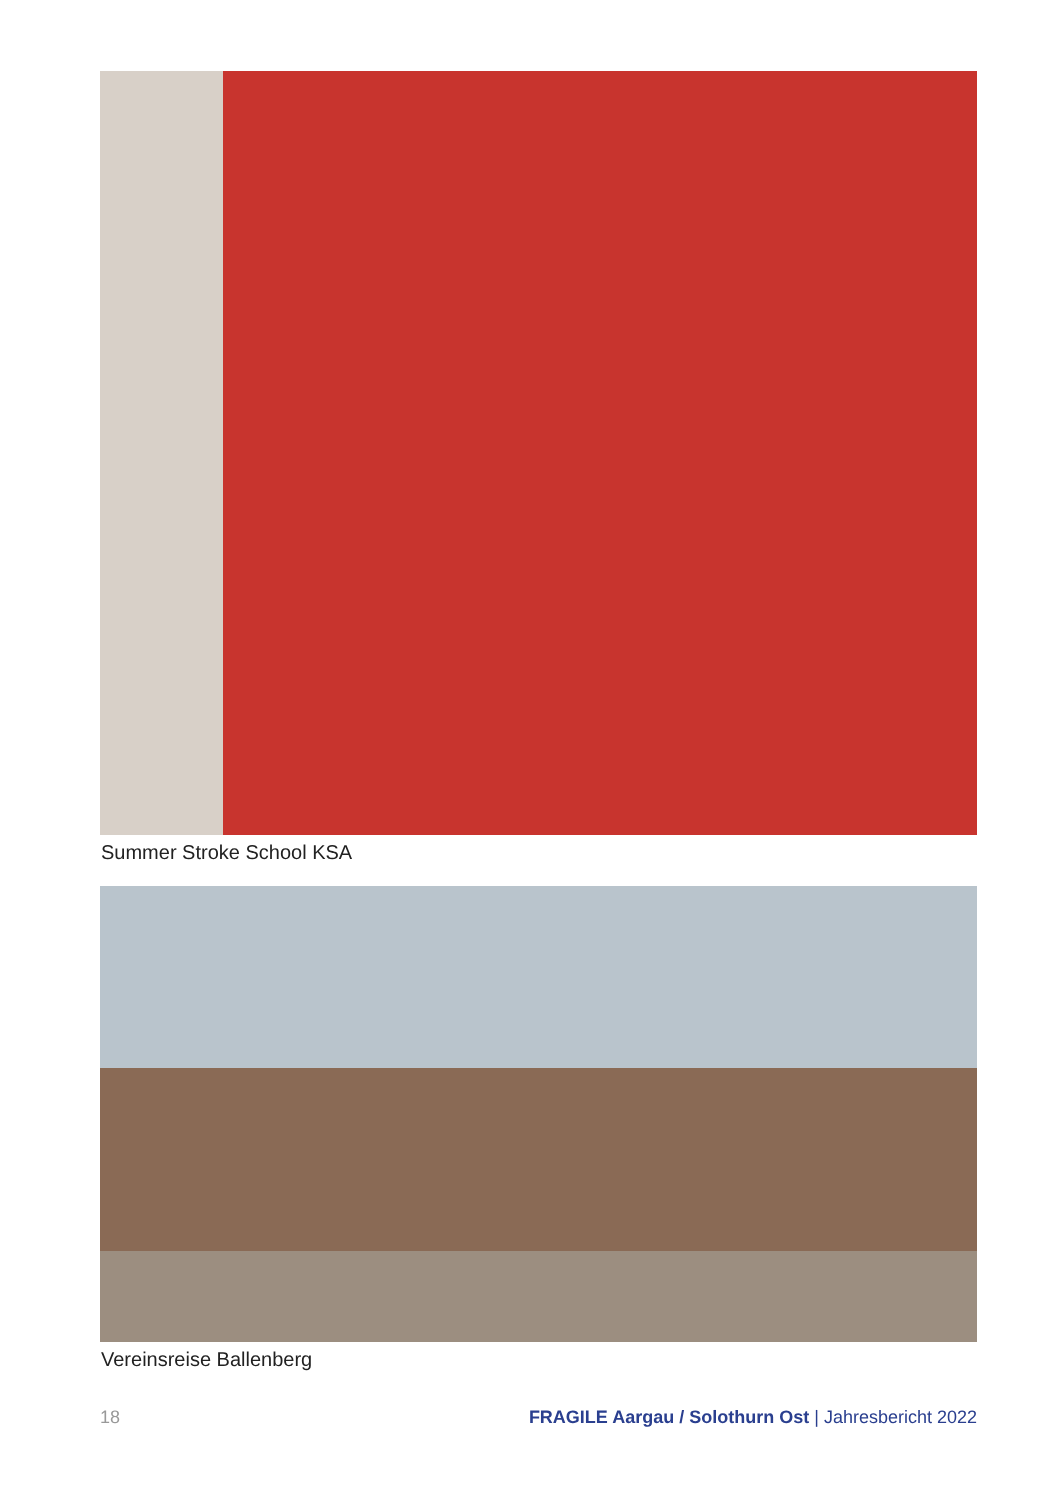Summer Stroke School KSA
Vereinsreise Ballenberg
18 FRAGILE Aargau / Solothurn Ost | Jahresbericht 2022